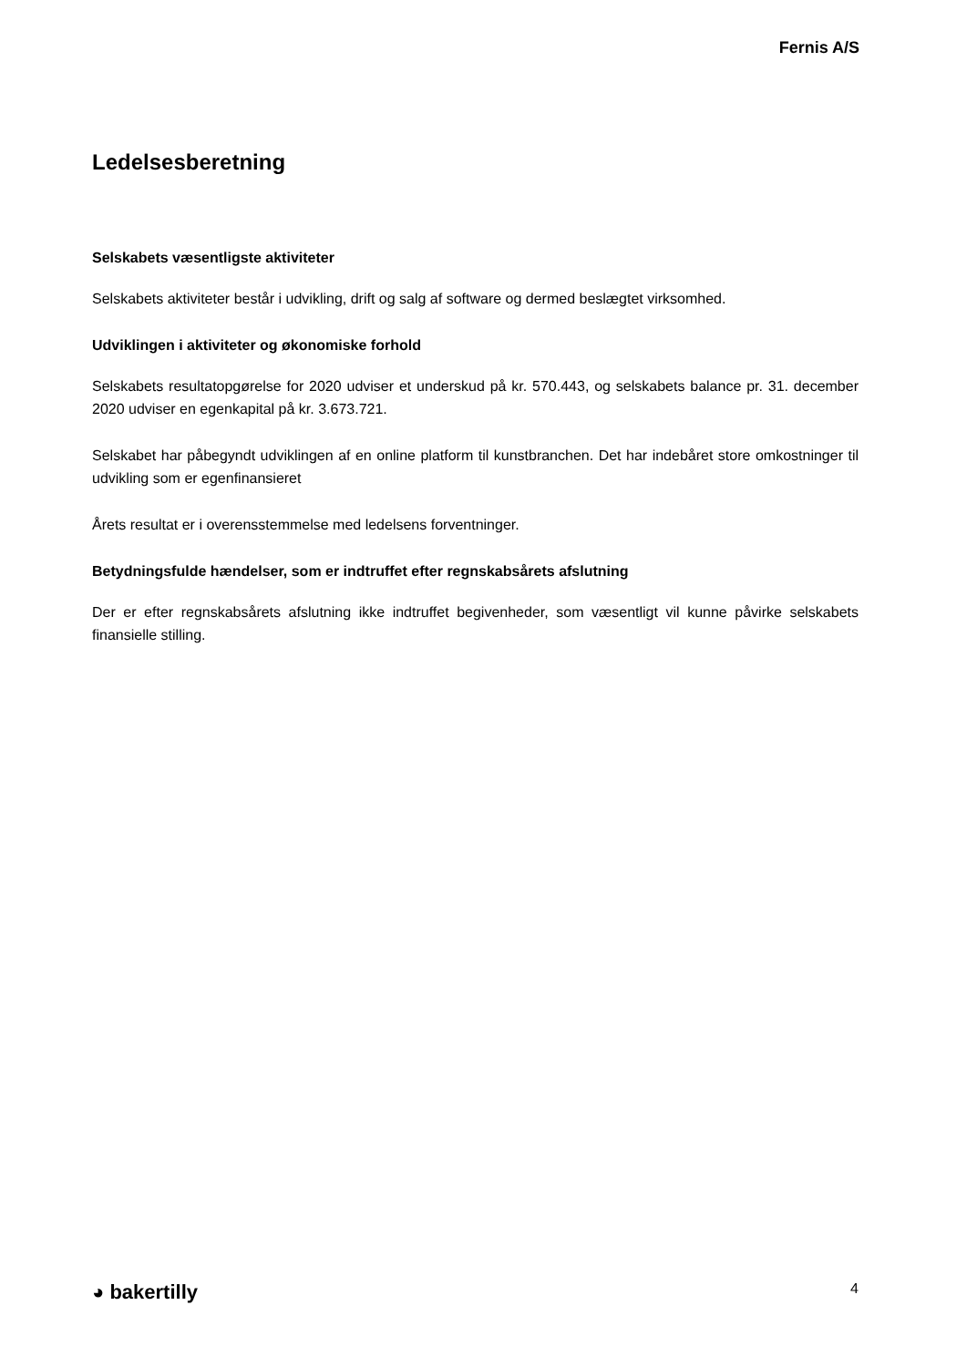Fernis A/S
Ledelsesberetning
Selskabets væsentligste aktiviteter
Selskabets aktiviteter består i udvikling, drift og salg af software og dermed beslægtet virksomhed.
Udviklingen i aktiviteter og økonomiske forhold
Selskabets resultatopgørelse for 2020 udviser et underskud på kr. 570.443, og selskabets balance pr. 31. december 2020 udviser en egenkapital på kr. 3.673.721.
Selskabet har påbegyndt udviklingen af en online platform til kunstbranchen. Det har indebåret store omkostninger til udvikling som er egenfinansieret
Årets resultat er i overensstemmelse med ledelsens forventninger.
Betydningsfulde hændelser, som er indtruffet efter regnskabsårets afslutning
Der er efter regnskabsårets afslutning ikke indtruffet begivenheder, som væsentligt vil kunne påvirke selskabets finansielle stilling.
◕ bakertilly 4